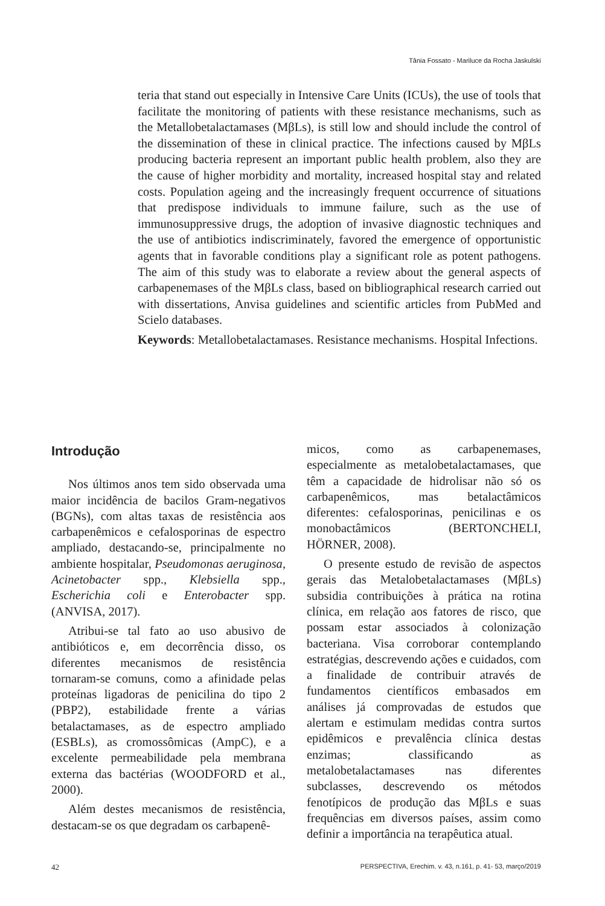Tânia Fossato - Mariluce da Rocha Jaskulski
teria that stand out especially in Intensive Care Units (ICUs), the use of tools that facilitate the monitoring of patients with these resistance mechanisms, such as the Metallobetalactamases (MβLs), is still low and should include the control of the dissemination of these in clinical practice. The infections caused by MβLs producing bacteria represent an important public health problem, also they are the cause of higher morbidity and mortality, increased hospital stay and related costs. Population ageing and the increasingly frequent occurrence of situations that predispose individuals to immune failure, such as the use of immunosuppressive drugs, the adoption of invasive diagnostic techniques and the use of antibiotics indiscriminately, favored the emergence of opportunistic agents that in favorable conditions play a significant role as potent pathogens. The aim of this study was to elaborate a review about the general aspects of carbapenemases of the MβLs class, based on bibliographical research carried out with dissertations, Anvisa guidelines and scientific articles from PubMed and Scielo databases.
Keywords: Metallobetalactamases. Resistance mechanisms. Hospital Infections.
Introdução
Nos últimos anos tem sido observada uma maior incidência de bacilos Gram-negativos (BGNs), com altas taxas de resistência aos carbapenêmicos e cefalosporinas de espectro ampliado, destacando-se, principalmente no ambiente hospitalar, Pseudomonas aeruginosa, Acinetobacter spp., Klebsiella spp., Escherichia coli e Enterobacter spp. (ANVISA, 2017).
Atribui-se tal fato ao uso abusivo de antibióticos e, em decorrência disso, os diferentes mecanismos de resistência tornaram-se comuns, como a afinidade pelas proteínas ligadoras de penicilina do tipo 2 (PBP2), estabilidade frente a várias betalactamases, as de espectro ampliado (ESBLs), as cromossômicas (AmpC), e a excelente permeabilidade pela membrana externa das bactérias (WOODFORD et al., 2000).
Além destes mecanismos de resistência, destacam-se os que degradam os carbapenê-
micos, como as carbapenemases, especialmente as metalobetalactamases, que têm a capacidade de hidrolisar não só os carbapenêmicos, mas betalactâmicos diferentes: cefalosporinas, penicilinas e os monobactâmicos (BERTONCHELI, HÖRNER, 2008).
O presente estudo de revisão de aspectos gerais das Metalobetalactamases (MβLs) subsidia contribuições à prática na rotina clínica, em relação aos fatores de risco, que possam estar associados à colonização bacteriana. Visa corroborar contemplando estratégias, descrevendo ações e cuidados, com a finalidade de contribuir através de fundamentos científicos embasados em análises já comprovadas de estudos que alertam e estimulam medidas contra surtos epidêmicos e prevalência clínica destas enzimas; classificando as metalobetalactamases nas diferentes subclasses, descrevendo os métodos fenotípicos de produção das MβLs e suas frequências em diversos países, assim como definir a importância na terapêutica atual.
42 PERSPECTIVA, Erechim. v. 43, n.161, p. 41- 53, março/2019